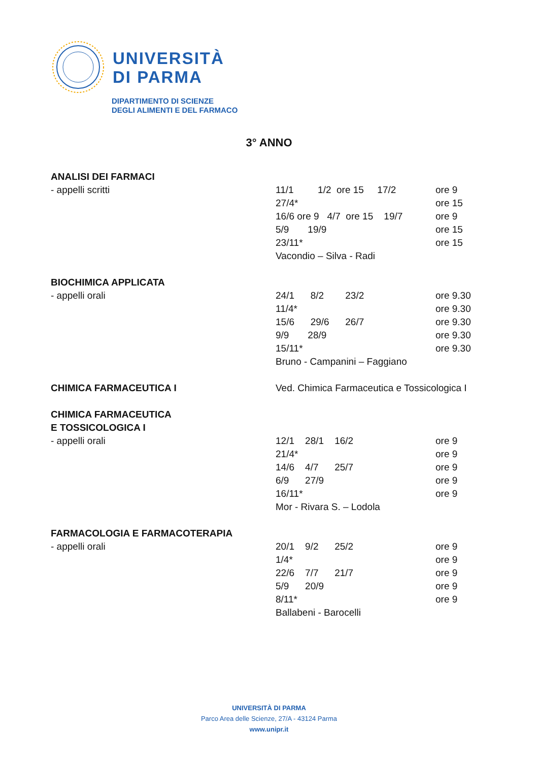UNIVERSITÀ
DI PARMA
DIPARTIMENTO DI SCIENZE
DEGLI ALIMENTI E DEL FARMACO
3° ANNO
| ANALISI DEI FARMACI | | |
| - appelli scritti | 11/1 1/2 ore 15 17/2 | ore 9 |
| | 27/4* | ore 15 |
| | 16/6 ore 9 4/7 ore 15 19/7 | ore 9 |
| | 5/9 19/9 | ore 15 |
| | 23/11* | ore 15 |
| | Vacondio – Silva - Radi | |
| BIOCHIMICA APPLICATA | | |
| - appelli orali | 24/1 8/2 23/2 | ore 9.30 |
| | 11/4* | ore 9.30 |
| | 15/6 29/6 26/7 | ore 9.30 |
| | 9/9 28/9 | ore 9.30 |
| | 15/11* | ore 9.30 |
| | Bruno - Campanini – Faggiano | |
| CHIMICA FARMACEUTICA I | Ved. Chimica Farmaceutica e Tossicologica I | |
| CHIMICA FARMACEUTICA | | |
| E TOSSICOLOGICA I | | |
| - appelli orali | 12/1 28/1 16/2 | ore 9 |
| | 21/4* | ore 9 |
| | 14/6 4/7 25/7 | ore 9 |
| | 6/9 27/9 | ore 9 |
| | 16/11* | ore 9 |
| | Mor - Rivara S. – Lodola | |
| FARMACOLOGIA E FARMACOTERAPIA | | |
| - appelli orali | 20/1 9/2 25/2 | ore 9 |
| | 1/4* | ore 9 |
| | 22/6 7/7 21/7 | ore 9 |
| | 5/9 20/9 | ore 9 |
| | 8/11* | ore 9 |
| | Ballabeni - Barocelli | |
UNIVERSITÀ DI PARMA
Parco Area delle Scienze, 27/A - 43124 Parma
www.unipr.it